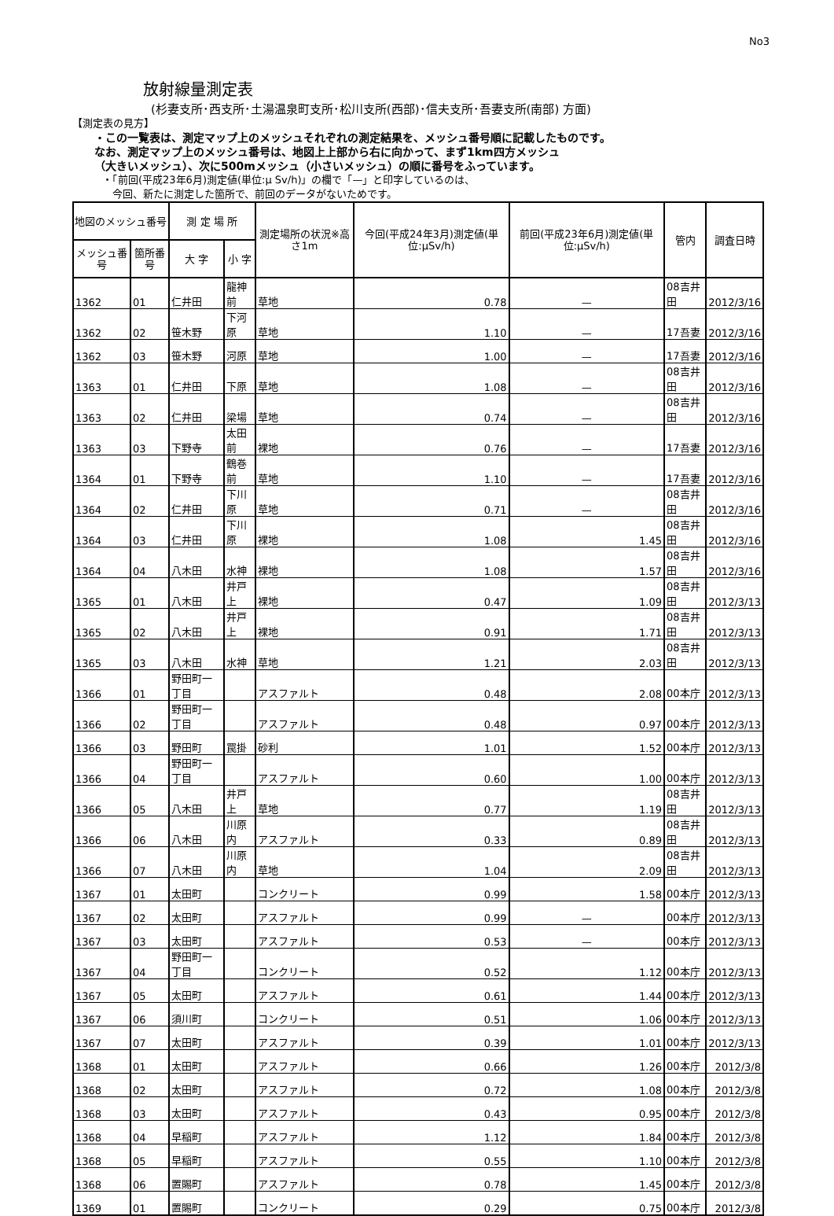No3
放射線量測定表
(杉妻支所･西支所･土湯温泉町支所･松川支所(西部)･信夫支所･吾妻支所(南部) 方面)
【測定表の見方】
・この一覧表は、測定マップ上のメッシュそれぞれの測定結果を、メッシュ番号順に記載したものです。
なお、測定マップ上のメッシュ番号は、地図上上部から右に向かって、まず1km四方メッシュ
（大きいメッシュ）、次に500mメッシュ（小さいメッシュ）の順に番号をふっています。
・「前回(平成23年6月)測定値(単位:μ Sv/h)」の欄で「—」と印字しているのは、
　今回、新たに測定した箇所で、前回のデータがないためです。
| 地図のメッシュ番号 | | 測 定 場 所 | | 測定場所の状況※高さ1m | 今回(平成24年3月)測定値(単位:μSv/h) | 前回(平成23年6月)測定値(単位:μSv/h) | 管内 | 調査日時 |
| --- | --- | --- | --- | --- | --- | --- | --- | --- |
| メッシュ番号 | 箇所番号 | 大 字 | 小 字 | | | | | |
| 1362 | 01 | 仁井田 | 龍神前 | 草地 | 0.78 | — | 08吉井田 | 2012/3/16 |
| 1362 | 02 | 笹木野 | 下河原 | 草地 | 1.10 | — | 17吾妻 | 2012/3/16 |
| 1362 | 03 | 笹木野 | 河原 | 草地 | 1.00 | — | 17吾妻 | 2012/3/16 |
| 1363 | 01 | 仁井田 | 下原 | 草地 | 1.08 | — | 08吉井田 | 2012/3/16 |
| 1363 | 02 | 仁井田 | 梁場 | 草地 | 0.74 | — | 08吉井田 | 2012/3/16 |
| 1363 | 03 | 下野寺 | 太田前 | 裸地 | 0.76 | — | 17吾妻 | 2012/3/16 |
| 1364 | 01 | 下野寺 | 鶴巻前 | 草地 | 1.10 | — | 17吾妻 | 2012/3/16 |
| 1364 | 02 | 仁井田 | 下川原 | 草地 | 0.71 | — | 08吉井田 | 2012/3/16 |
| 1364 | 03 | 仁井田 | 下川原 | 裸地 | 1.08 | 1.45 | 08吉井田 | 2012/3/16 |
| 1364 | 04 | 八木田 | 水神 | 裸地 | 1.08 | 1.57 | 08吉井田 | 2012/3/16 |
| 1365 | 01 | 八木田 | 井戸上 | 裸地 | 0.47 | 1.09 | 08吉井田 | 2012/3/13 |
| 1365 | 02 | 八木田 | 井戸上 | 裸地 | 0.91 | 1.71 | 08吉井田 | 2012/3/13 |
| 1365 | 03 | 八木田 | 水神 | 草地 | 1.21 | 2.03 | 08吉井田 | 2012/3/13 |
| 1366 | 01 | 野田町一丁目 | | アスファルト | 0.48 | 2.08 | 00本庁 | 2012/3/13 |
| 1366 | 02 | 野田町一丁目 | | アスファルト | 0.48 | 0.97 | 00本庁 | 2012/3/13 |
| 1366 | 03 | 野田町 | 罠掛 | 砂利 | 1.01 | 1.52 | 00本庁 | 2012/3/13 |
| 1366 | 04 | 野田町一丁目 | | アスファルト | 0.60 | 1.00 | 00本庁 | 2012/3/13 |
| 1366 | 05 | 八木田 | 井戸上 | 草地 | 0.77 | 1.19 | 08吉井田 | 2012/3/13 |
| 1366 | 06 | 八木田 | 川原内 | アスファルト | 0.33 | 0.89 | 08吉井田 | 2012/3/13 |
| 1366 | 07 | 八木田 | 川原内 | 草地 | 1.04 | 2.09 | 08吉井田 | 2012/3/13 |
| 1367 | 01 | 太田町 | | コンクリート | 0.99 | 1.58 | 00本庁 | 2012/3/13 |
| 1367 | 02 | 太田町 | | アスファルト | 0.99 | — | 00本庁 | 2012/3/13 |
| 1367 | 03 | 太田町 | | アスファルト | 0.53 | — | 00本庁 | 2012/3/13 |
| 1367 | 04 | 野田町一丁目 | | コンクリート | 0.52 | 1.12 | 00本庁 | 2012/3/13 |
| 1367 | 05 | 太田町 | | アスファルト | 0.61 | 1.44 | 00本庁 | 2012/3/13 |
| 1367 | 06 | 須川町 | | コンクリート | 0.51 | 1.06 | 00本庁 | 2012/3/13 |
| 1367 | 07 | 太田町 | | アスファルト | 0.39 | 1.01 | 00本庁 | 2012/3/13 |
| 1368 | 01 | 太田町 | | アスファルト | 0.66 | 1.26 | 00本庁 | 2012/3/8 |
| 1368 | 02 | 太田町 | | アスファルト | 0.72 | 1.08 | 00本庁 | 2012/3/8 |
| 1368 | 03 | 太田町 | | アスファルト | 0.43 | 0.95 | 00本庁 | 2012/3/8 |
| 1368 | 04 | 早稲町 | | アスファルト | 1.12 | 1.84 | 00本庁 | 2012/3/8 |
| 1368 | 05 | 早稲町 | | アスファルト | 0.55 | 1.10 | 00本庁 | 2012/3/8 |
| 1368 | 06 | 置賜町 | | アスファルト | 0.78 | 1.45 | 00本庁 | 2012/3/8 |
| 1369 | 01 | 置賜町 | | コンクリート | 0.29 | 0.75 | 00本庁 | 2012/3/8 |